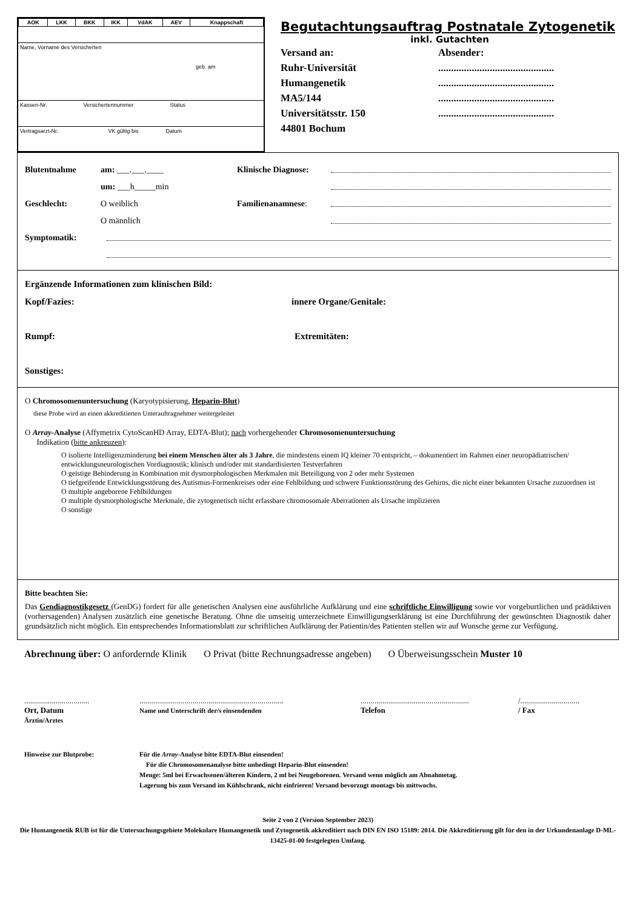| AOK | LKK | BKK | IKK | VdAK | AEV | Knappschaft |
Name, Vorname des Versicherten
geb. am
Kassen-Nr. Versichertennummer Status
Vertragsarzt-Nr. VK gültig bis Datum
Begutachtungsauftrag Postnatale Zytogenetik
inkl. Gutachten
Versand an:
Ruhr-Universität
Humangenetik
MA5/144
Universitätsstr. 150
44801 Bochum
Absender:
.............................................
.............................................
.............................................
.............................................
Blutentnahme am: ___.___.____ Klinische Diagnose:
um: ___h_____min
Geschlecht: O weiblich Familienanamnese:
O männlich
Symptomatik:
Ergänzende Informationen zum klinischen Bild:
Kopf/Fazies: innere Organe/Genitale:
Rumpf: Extremitäten:
Sonstiges:
O Chromosomenuntersuchung (Karyotypisierung, Heparin-Blut)
diese Probe wird an einen akkreditierten Unterauftragnehmer weitergeleitet
O Array-Analyse (Affymetrix CytoScanHD Array, EDTA-Blut); nach vorhergehender Chromosomenuntersuchung
Indikation (bitte ankreuzen):
O isolierte Intelligenzminderung bei einem Menschen älter als 3 Jahre, die mindestens einem IQ kleiner 70 entspricht, – dokumentiert im Rahmen einer neuropädiatrischen/ entwicklungsneurologischen Vordiagnostik; klinisch und/oder mit standardisierten Testverfahren
O geistige Behinderung in Kombination mit dysmorphologischen Merkmalen mit Beteiligung von 2 oder mehr Systemen
O tiefgreifende Entwicklungsstörung des Autismus-Formenkreises oder eine Fehlbildung und schwere Funktionsstörung des Gehirns, die nicht einer bekannten Ursache zuzuordnen ist
O multiple angeborene Fehlbildungen
O multiple dysmorphologische Merkmale, die zytogenetisch nicht erfassbare chromosomale Aberrationen als Ursache implizieren
O sonstige
Bitte beachten Sie:
Das Gendiagnostikgesetz (GenDG) fordert für alle genetischen Analysen eine ausführliche Aufklärung und eine schriftliche Einwilligung sowie vor vorgeburtlichen und prädiktiven (vorhersagenden) Analysen zusätzlich eine genetische Beratung. Ohne die umseitig unterzeichnete Einwilligungserklärung ist eine Durchführung der gewünschten Diagnostik daher grundsätzlich nicht möglich. Ein entsprechendes Informationsblatt zur schriftlichen Aufklärung der Patientin/des Patienten stellen wir auf Wunsche gerne zur Verfügung.
Abrechnung über: O anfordernde Klinik O Privat (bitte Rechnungsadresse angeben) O Überweisungsschein Muster 10
.................................
Ort, Datum
Ärztin/Arztes
.........................................................................
Name und Unterschrift der/s einsendenden
.......................................................
Telefon
/..............................
/ Fax
Hinweise zur Blutprobe: Für die Array-Analyse bitte EDTA-Blut einsenden!
Für die Chromosomenanalyse bitte unbedingt Heparin-Blut einsenden!
Menge: 5ml bei Erwachsenen/älteren Kindern, 2 ml bei Neugeborenen. Versand wenn möglich am Abnahmetag.
Lagerung bis zum Versand im Kühlschrank, nicht einfrieren! Versand bevorzugt montags bis mittwochs.
Seite 2 von 2 (Version September 2023)
Die Humangenetik RUB ist für die Untersuchungsgebiete Molekulare Humangenetik und Zytogenetik akkreditiert nach DIN EN ISO 15189: 2014. Die Akkreditierung gilt für den in der Urkundenanlage D-ML-13425-01-00 festgelegten Umfang.